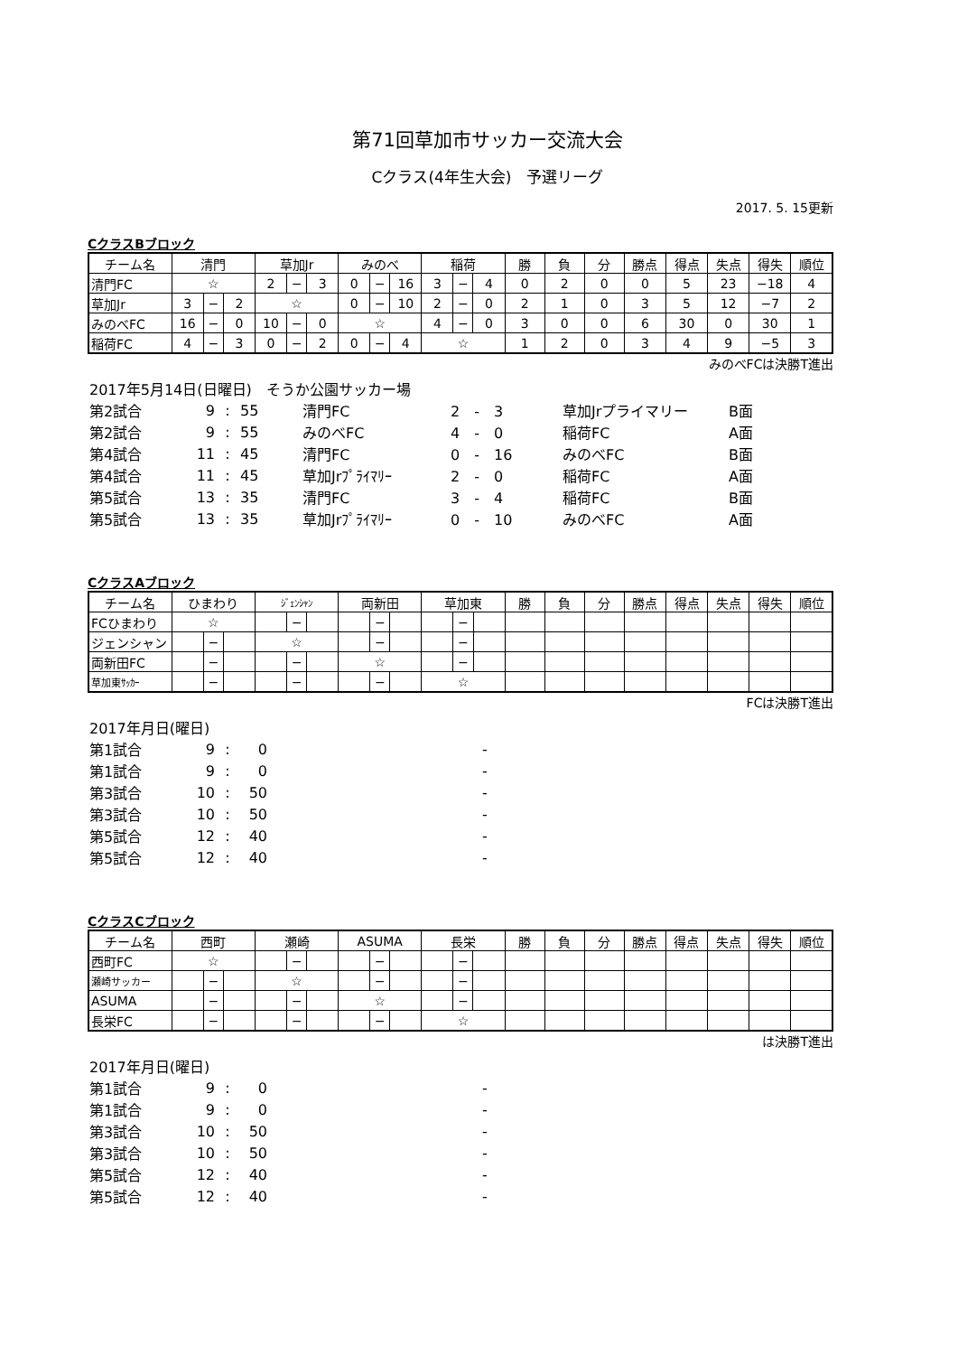第71回草加市サッカー交流大会
Cクラス(4年生大会)　予選リーグ
2017. 5. 15更新
CクラスBブロック
| チーム名 | 清門 | | | 草加Jr | | | みのべ | | | 稲荷 | | | 勝 | 負 | 分 | 勝点 | 得点 | 失点 | 得失 | 順位 |
| --- | --- | --- | --- | --- | --- | --- | --- | --- | --- | --- | --- | --- | --- | --- | --- | --- | --- | --- | --- | --- |
| 清門FC | ☆ | | | 2 | − | 3 | 0 | − | 16 | 3 | − | 4 | 0 | 2 | 0 | 0 | 5 | 23 | −18 | 4 |
| 草加Jr | 3 | − | 2 | ☆ | | | 0 | − | 10 | 2 | − | 0 | 2 | 1 | 0 | 3 | 5 | 12 | −7 | 2 |
| みのべFC | 16 | − | 0 | 10 | − | 0 | ☆ | | | 4 | − | 0 | 3 | 0 | 0 | 6 | 30 | 0 | 30 | 1 |
| 稲荷FC | 4 | − | 3 | 0 | − | 2 | 0 | − | 4 | ☆ | | | 1 | 2 | 0 | 3 | 4 | 9 | −5 | 3 |
みのべFCは決勝T進出
| 2017年5月14日(日曜日) そうか公園サッカー場 | | | | | | | |
| 第2試合 | 9 | : | 55 | 清門FC | 2 - 3 | 草加Jrプライマリー | B面 |
| 第2試合 | 9 | : | 55 | みのべFC | 4 - 0 | 稲荷FC | A面 |
| 第4試合 | 11 | : | 45 | 清門FC | 0 - 16 | みのべFC | B面 |
| 第4試合 | 11 | : | 45 | 草加Jrﾌﾟﾗｲﾏﾘｰ | 2 - 0 | 稲荷FC | A面 |
| 第5試合 | 13 | : | 35 | 清門FC | 3 - 4 | 稲荷FC | B面 |
| 第5試合 | 13 | : | 35 | 草加Jrﾌﾟﾗｲﾏﾘｰ | 0 - 10 | みのべFC | A面 |
CクラスAブロック
| チーム名 | ひまわり | | | ｼﾞｪﾝｼｬﾝ | | | 両新田 | | | 草加東 | | | 勝 | 負 | 分 | 勝点 | 得点 | 失点 | 得失 | 順位 |
| --- | --- | --- | --- | --- | --- | --- | --- | --- | --- | --- | --- | --- | --- | --- | --- | --- | --- | --- | --- | --- |
| FCひまわり | ☆ | | | | − | | | − | | | − | | | | | | | | | |
| ジェンシャン | | − | | ☆ | | | | − | | | − | | | | | | | | | |
| 両新田FC | | − | | | − | | ☆ | | | | − | | | | | | | | | |
| 草加東ｻｯｶｰ | | − | | | − | | | − | | ☆ | | | | | | | | | | |
FCは決勝T進出
| 2017年月日(曜日) | | | | | |
| 第1試合 | 9 | : | 0 | | - |
| 第1試合 | 9 | : | 0 | | - |
| 第3試合 | 10 | : | 50 | | - |
| 第3試合 | 10 | : | 50 | | - |
| 第5試合 | 12 | : | 40 | | - |
| 第5試合 | 12 | : | 40 | | - |
CクラスCブロック
| チーム名 | 西町 | | | 瀬崎 | | | ASUMA | | | 長栄 | | | 勝 | 負 | 分 | 勝点 | 得点 | 失点 | 得失 | 順位 |
| --- | --- | --- | --- | --- | --- | --- | --- | --- | --- | --- | --- | --- | --- | --- | --- | --- | --- | --- | --- | --- |
| 西町FC | ☆ | | | | − | | | − | | | − | | | | | | | | | |
| 瀬崎サッカー | | − | | ☆ | | | | − | | | − | | | | | | | | | |
| ASUMA | | − | | | − | | ☆ | | | | − | | | | | | | | | |
| 長栄FC | | − | | | − | | | − | | ☆ | | | | | | | | | | |
は決勝T進出
| 2017年月日(曜日) | | | | | |
| 第1試合 | 9 | : | 0 | | - |
| 第1試合 | 9 | : | 0 | | - |
| 第3試合 | 10 | : | 50 | | - |
| 第3試合 | 10 | : | 50 | | - |
| 第5試合 | 12 | : | 40 | | - |
| 第5試合 | 12 | : | 40 | | - |